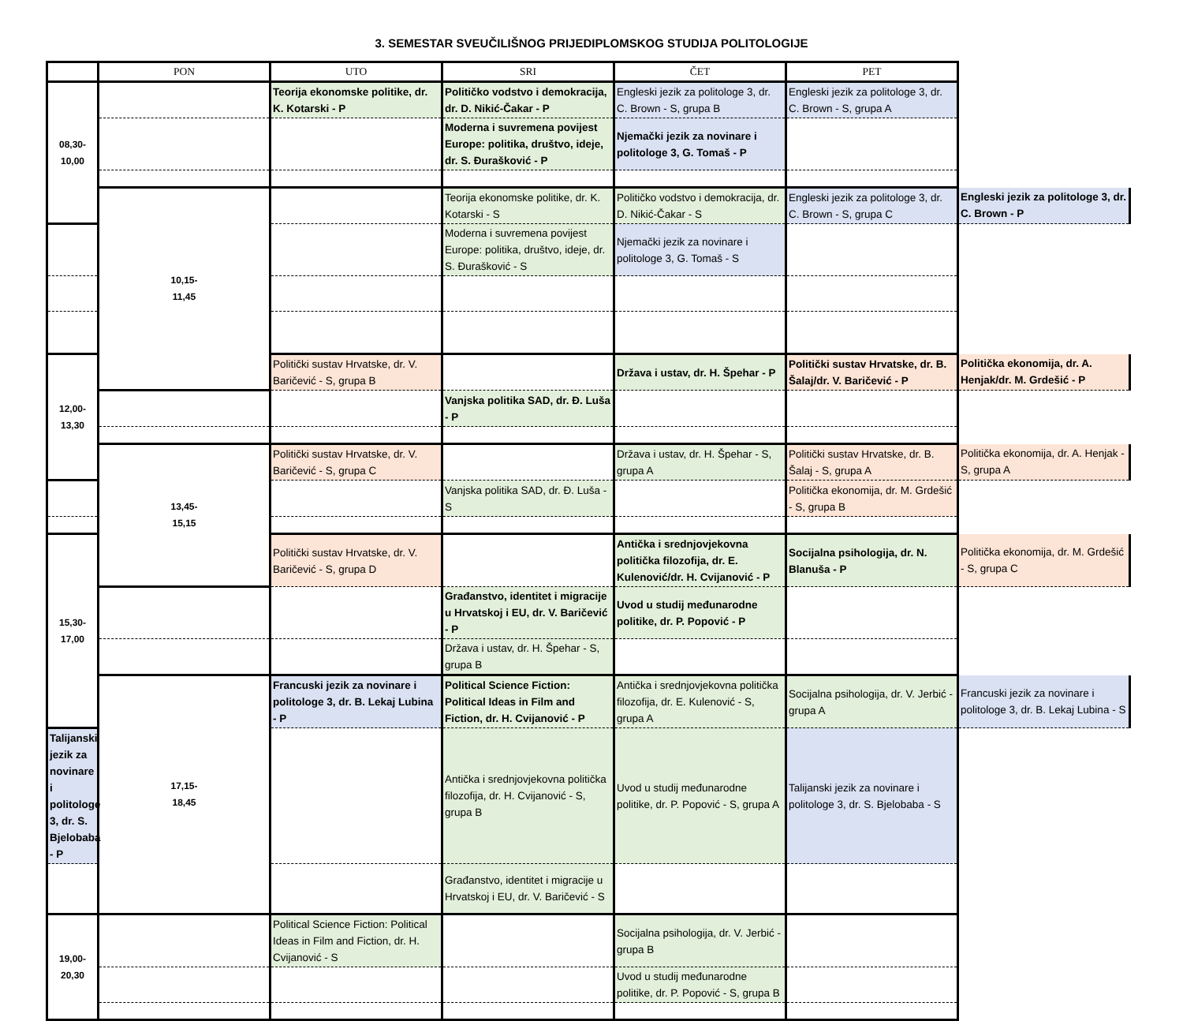3. SEMESTAR SVEUČILIŠNOG PRIJEDIPLOMSKOG STUDIJA POLITOLOGIJE
| | PON | UTO | SRI | ČET | PET | |
| --- | --- | --- | --- | --- | --- | --- |
| 08,30- 10,00 | | Teorija ekonomske politike, dr. K. Kotarski - P | Političko vodstvo i demokracija, dr. D. Nikić-Čakar - P | Engleski jezik za politologe 3, dr. C. Brown - S, grupa B | Engleski jezik za politologe 3, dr. C. Brown - S, grupa A | |
| | | | Moderna i suvremena povijest Europe: politika, društvo, ideje, dr. S. Đurašković - P | Njemački jezik za novinare i politologe 3, G. Tomaš - P | | |
| | 10,15- 11,45 | | Teorija ekonomske politike, dr. K. Kotarski - S | Političko vodstvo i demokracija, dr. D. Nikić-Čakar - S | Engleski jezik za politologe 3, dr. C. Brown - S, grupa C | Engleski jezik za politologe 3, dr. C. Brown - P |
| | | | Moderna i suvremena povijest Europe: politika, društvo, ideje, dr. S. Đurašković - S | Njemački jezik za novinare i politologe 3, G. Tomaš - S | | |
| 12,00- 13,30 | | Politički sustav Hrvatske, dr. V. Baričević - S, grupa B | | Država i ustav, dr. H. Špehar - P | Politički sustav Hrvatske, dr. B. Šalaj/dr. V. Baričević - P | Politička ekonomija, dr. A. Henjak/dr. M. Grdešić - P |
| | | | Vanjska politika SAD, dr. Đ. Luša - P | | | |
| | 13,45- 15,15 | Politički sustav Hrvatske, dr. V. Baričević - S, grupa C | | Država i ustav, dr. H. Špehar - S, grupa A | Politički sustav Hrvatske, dr. B. Šalaj - S, grupa A | Politička ekonomija, dr. A. Henjak - S, grupa A |
| | | | Vanjska politika SAD, dr. Đ. Luša - S | | Politička ekonomija, dr. M. Grdešić - S, grupa B | |
| 15,30- 17,00 | | Politički sustav Hrvatske, dr. V. Baričević - S, grupa D | | Antička i srednjovjekovna politička filozofija, dr. E. Kulenović/dr. H. Cvijanović - P | Socijalna psihologija, dr. N. Blanuša - P | Politička ekonomija, dr. M. Grdešić - S, grupa C |
| | | | Građanstvo, identitet i migracije u Hrvatskoj i EU, dr. V. Baričević - P | Uvod u studij međunarodne politike, dr. P. Popović - P | | |
| | | | Država i ustav, dr. H. Špehar - S, grupa B | | | |
| | 17,15- 18,45 | Francuski jezik za novinare i politologe 3, dr. B. Lekaj Lubina - P | Political Science Fiction: Political Ideas in Film and Fiction, dr. H. Cvijanović - P | Antička i srednjovjekovna politička filozofija, dr. E. Kulenović - S, grupa A | Socijalna psihologija, dr. V. Jerbić - grupa A | Francuski jezik za novinare i politologe 3, dr. B. Lekaj Lubina - S |
| Talijanski jezik za novinare i politologe 3, dr. S. Bjelobaba - P | | | Antička i srednjovjekovna politička filozofija, dr. H. Cvijanović - S, grupa B | Uvod u studij međunarodne politike, dr. P. Popović - S, grupa A | Talijanski jezik za novinare i politologe 3, dr. S. Bjelobaba - S | |
| | | | Građanstvo, identitet i migracije u Hrvatskoj i EU, dr. V. Baričević - S | | | |
| 19,00- 20,30 | | Political Science Fiction: Political Ideas in Film and Fiction, dr. H. Cvijanović - S | | Socijalna psihologija, dr. V. Jerbić - grupa B | | |
| | | | | Uvod u studij međunarodne politike, dr. P. Popović - S, grupa B | | |